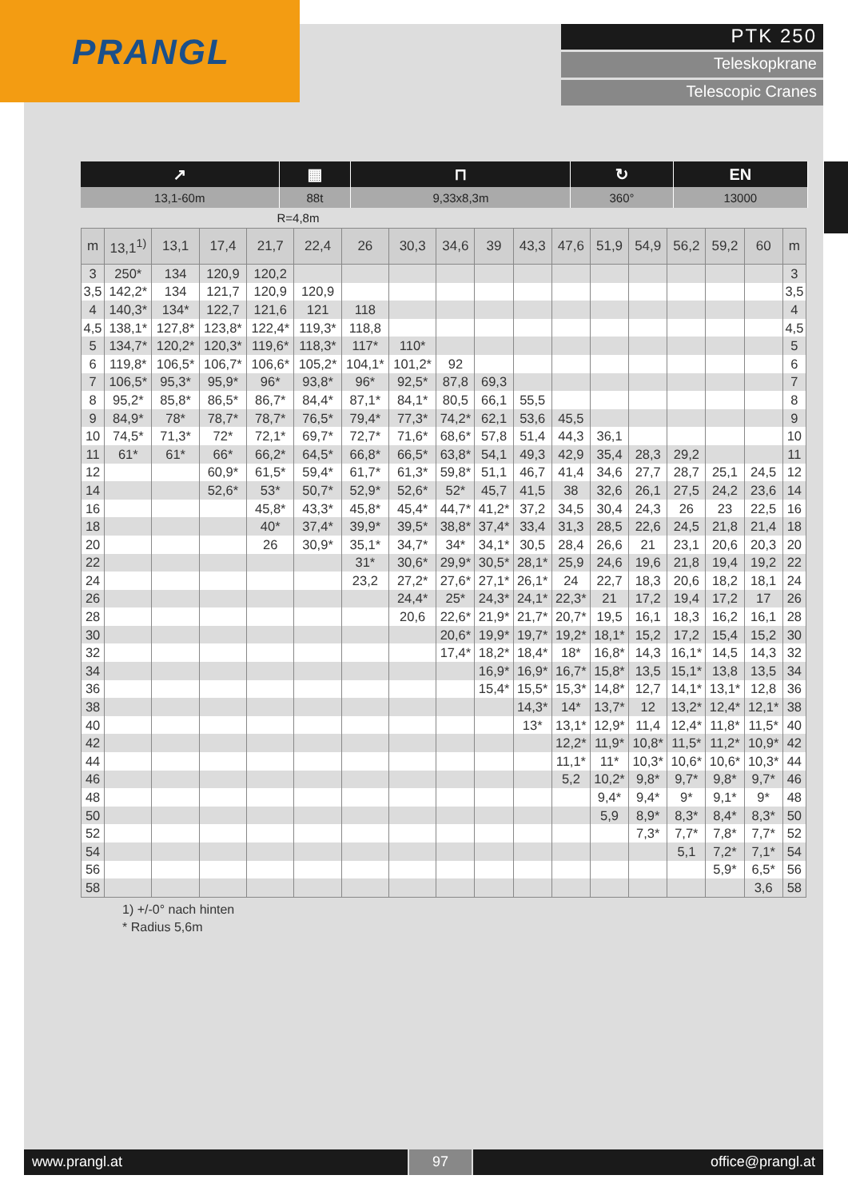PRANGL
PTK 250
Teleskopkrane
Telescopic Cranes
| ↗ | ▦ | ⊓ | ↻ | EN |
| 13,1-60m | 88t | 9,33x8,3m | 360° | 13000 |
R=4,8m
| m | 13,1<sup>1)</sup> | 13,1 | 17,4 | 21,7 | 22,4 | 26 | 30,3 | 34,6 | 39 | 43,3 | 47,6 | 51,9 | 54,9 | 56,2 | 59,2 | 60 | m |
| --- | --- | --- | --- | --- | --- | --- | --- | --- | --- | --- | --- | --- | --- | --- | --- | --- | --- |
| 3 | 250* | 134 | 120,9 | 120,2 | | | | | | | | | | | | | 3 |
| 3,5 | 142,2* | 134 | 121,7 | 120,9 | 120,9 | | | | | | | | | | | | 3,5 |
| 4 | 140,3* | 134* | 122,7 | 121,6 | 121 | 118 | | | | | | | | | | | 4 |
| 4,5 | 138,1* | 127,8* | 123,8* | 122,4* | 119,3* | 118,8 | | | | | | | | | | | 4,5 |
| 5 | 134,7* | 120,2* | 120,3* | 119,6* | 118,3* | 117* | 110* | | | | | | | | | | 5 |
| 6 | 119,8* | 106,5* | 106,7* | 106,6* | 105,2* | 104,1* | 101,2* | 92 | | | | | | | | | 6 |
| 7 | 106,5* | 95,3* | 95,9* | 96* | 93,8* | 96* | 92,5* | 87,8 | 69,3 | | | | | | | | 7 |
| 8 | 95,2* | 85,8* | 86,5* | 86,7* | 84,4* | 87,1* | 84,1* | 80,5 | 66,1 | 55,5 | | | | | | | 8 |
| 9 | 84,9* | 78* | 78,7* | 78,7* | 76,5* | 79,4* | 77,3* | 74,2* | 62,1 | 53,6 | 45,5 | | | | | | 9 |
| 10 | 74,5* | 71,3* | 72* | 72,1* | 69,7* | 72,7* | 71,6* | 68,6* | 57,8 | 51,4 | 44,3 | 36,1 | | | | | 10 |
| 11 | 61* | 61* | 66* | 66,2* | 64,5* | 66,8* | 66,5* | 63,8* | 54,1 | 49,3 | 42,9 | 35,4 | 28,3 | 29,2 | | | 11 |
| 12 | | | 60,9* | 61,5* | 59,4* | 61,7* | 61,3* | 59,8* | 51,1 | 46,7 | 41,4 | 34,6 | 27,7 | 28,7 | 25,1 | 24,5 | 12 |
| 14 | | | 52,6* | 53* | 50,7* | 52,9* | 52,6* | 52* | 45,7 | 41,5 | 38 | 32,6 | 26,1 | 27,5 | 24,2 | 23,6 | 14 |
| 16 | | | | 45,8* | 43,3* | 45,8* | 45,4* | 44,7* | 41,2* | 37,2 | 34,5 | 30,4 | 24,3 | 26 | 23 | 22,5 | 16 |
| 18 | | | | 40* | 37,4* | 39,9* | 39,5* | 38,8* | 37,4* | 33,4 | 31,3 | 28,5 | 22,6 | 24,5 | 21,8 | 21,4 | 18 |
| 20 | | | | 26 | 30,9* | 35,1* | 34,7* | 34* | 34,1* | 30,5 | 28,4 | 26,6 | 21 | 23,1 | 20,6 | 20,3 | 20 |
| 22 | | | | | | 31* | 30,6* | 29,9* | 30,5* | 28,1* | 25,9 | 24,6 | 19,6 | 21,8 | 19,4 | 19,2 | 22 |
| 24 | | | | | | 23,2 | 27,2* | 27,6* | 27,1* | 26,1* | 24 | 22,7 | 18,3 | 20,6 | 18,2 | 18,1 | 24 |
| 26 | | | | | | | 24,4* | 25* | 24,3* | 24,1* | 22,3* | 21 | 17,2 | 19,4 | 17,2 | 17 | 26 |
| 28 | | | | | | | 20,6 | 22,6* | 21,9* | 21,7* | 20,7* | 19,5 | 16,1 | 18,3 | 16,2 | 16,1 | 28 |
| 30 | | | | | | | | 20,6* | 19,9* | 19,7* | 19,2* | 18,1* | 15,2 | 17,2 | 15,4 | 15,2 | 30 |
| 32 | | | | | | | | 17,4* | 18,2* | 18,4* | 18* | 16,8* | 14,3 | 16,1* | 14,5 | 14,3 | 32 |
| 34 | | | | | | | | | 16,9* | 16,9* | 16,7* | 15,8* | 13,5 | 15,1* | 13,8 | 13,5 | 34 |
| 36 | | | | | | | | | 15,4* | 15,5* | 15,3* | 14,8* | 12,7 | 14,1* | 13,1* | 12,8 | 36 |
| 38 | | | | | | | | | | 14,3* | 14* | 13,7* | 12 | 13,2* | 12,4* | 12,1* | 38 |
| 40 | | | | | | | | | | 13* | 13,1* | 12,9* | 11,4 | 12,4* | 11,8* | 11,5* | 40 |
| 42 | | | | | | | | | | | 12,2* | 11,9* | 10,8* | 11,5* | 11,2* | 10,9* | 42 |
| 44 | | | | | | | | | | | 11,1* | 11* | 10,3* | 10,6* | 10,6* | 10,3* | 44 |
| 46 | | | | | | | | | | | 5,2 | 10,2* | 9,8* | 9,7* | 9,8* | 9,7* | 46 |
| 48 | | | | | | | | | | | | 9,4* | 9,4* | 9* | 9,1* | 9* | 48 |
| 50 | | | | | | | | | | | | 5,9 | 8,9* | 8,3* | 8,4* | 8,3* | 50 |
| 52 | | | | | | | | | | | | | 7,3* | 7,7* | 7,8* | 7,7* | 52 |
| 54 | | | | | | | | | | | | | | 5,1 | 7,2* | 7,1* | 54 |
| 56 | | | | | | | | | | | | | | | 5,9* | 6,5* | 56 |
| 58 | | | | | | | | | | | | | | | | 3,6 | 58 |
1) +/-0° nach hinten
* Radius 5,6m
www.prangl.at 97 office@prangl.at